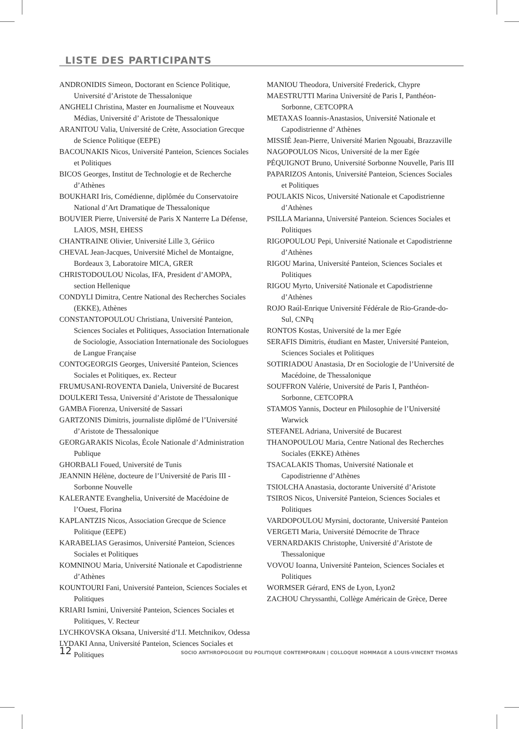LISTE DES PARTICIPANTS
ANDRONIDIS Simeon, Doctorant en Science Politique, Université d’Aristote de Thessalonique
ANGHELI Christina, Master en Journalisme et Nouveaux Médias, Université d’ Aristote de Thessalonique
ARANITOU Valia, Université de Crète, Association Grecque de Science Politique (EEPE)
BACOUNAKIS Nicos, Université Panteion, Sciences Sociales et Politiques
BICOS Georges, Institut de Technologie et de Recherche d’Athènes
BOUKHARI Iris, Comédienne, diplômée du Conservatoire National d’Art Dramatique de Thessalonique
BOUVIER Pierre, Université de Paris X Nanterre La Défense, LAIOS, MSH, EHESS
CHANTRAINE Olivier, Université Lille 3, Gériico
CHEVAL Jean-Jacques, Université Michel de Montaigne, Bordeaux 3, Laboratoire MICA, GRER
CHRISTODOULOU Nicolas, IFA, President d’AMOPA, section Hellenique
CONDYLI Dimitra, Centre National des Recherches Sociales (EKKE), Athènes
CONSTANTOPOULOU Christiana, Université Panteion, Sciences Sociales et Politiques, Association Internationale de Sociologie, Association Internationale des Sociologues de Langue Française
CONTOGEORGIS Georges, Université Panteion, Sciences Sociales et Politiques, ex. Recteur
FRUMUSANI-ROVENTA Daniela, Université de Bucarest
DOULKERI Tessa, Université d’Aristote de Thessalonique
GAMBA Fiorenza, Université de Sassari
GARTZONIS Dimitris, journaliste diplômé de l’Université d’Aristote de Thessalonique
GEORGARAKIS Nicolas, École Nationale d’Administration Publique
GHORBALI Foued, Université de Tunis
JEANNIN Hélène, docteure de l’Université de Paris III - Sorbonne Nouvelle
KALERANTE Evanghelia, Université de Macédoine de l’Ouest, Florina
KAPLANTZIS Nicos, Association Grecque de Science Politique (EEPE)
KARABELIAS Gerasimos, Université Panteion, Sciences Sociales et Politiques
KOMNINOU Maria, Université Nationale et Capodistrienne d’Athènes
KOUNTOURI Fani, Université Panteion, Sciences Sociales et Politiques
KRIARI Ismini, Université Panteion, Sciences Sociales et Politiques, V. Recteur
LYCHKOVSKA Oksana, Université d’I.I. Metchnikov, Odessa
LYDAKI Anna, Université Panteion, Sciences Sociales et Politiques
MANIOU Theodora, Université Frederick, Chypre
MAESTRUTTI Marina Université de Paris I, Panthéon-Sorbonne, CETCOPRA
METAXAS Ioannis-Anastasios, Université Nationale et Capodistrienne d’ Athènes
MISSIÉ Jean-Pierre, Université Marien Ngouabi, Brazzaville
NAGOPOULOS Nicos, Université de la mer Egée
PÉQUIGNOT Bruno, Université Sorbonne Nouvelle, Paris III
PAPARIZOS Antonis, Université Panteion, Sciences Sociales et Politiques
POULAKIS Nicos, Université Nationale et Capodistrienne d’Athènes
PSILLA Marianna, Université Panteion. Sciences Sociales et Politiques
RIGOPOULOU Pepi, Université Nationale et Capodistrienne d’Athènes
RIGOU Marina, Université Panteion, Sciences Sociales et Politiques
RIGOU Myrto, Université Nationale et Capodistrienne d’Athènes
ROJO Raúl-Enrique Université Fédérale de Rio-Grande-do-Sul, CNPq
RONTOS Kostas, Université de la mer Egée
SERAFIS Dimitris, étudiant en Master, Université Panteion, Sciences Sociales et Politiques
SOTIRIADOU Anastasia, Dr en Sociologie de l’Université de Macédoine, de Thessalonique
SOUFFRON Valérie, Université de Paris I, Panthéon-Sorbonne, CETCOPRA
STAMOS Yannis, Docteur en Philosophie de l’Université Warwick
STEFANEL Adriana, Université de Bucarest
THANOPOULOU Maria, Centre National des Recherches Sociales (EKKE) Athènes
TSACALAKIS Thomas, Université Nationale et Capodistrienne d’Athènes
TSIOLCHA Anastasia, doctorante Université d’Aristote
TSIROS Nicos, Université Panteion, Sciences Sociales et Politiques
VARDOPOULOU Myrsini, doctorante, Université Panteion
VERGETI Maria, Université Démocrite de Thrace
VERNARDAKIS Christophe, Université d’Aristote de Thessalonique
VOVOU Ioanna, Université Panteion, Sciences Sociales et Politiques
WORMSER Gérard, ENS de Lyon, Lyon2
ZACHOU Chryssanthi, Collège Américain de Grèce, Deree
12 SOCIO ANTHROPOLOGIE DU POLITIQUE CONTEMPORAIN | COLLOQUE HOMMAGE A LOUIS-VINCENT THOMAS